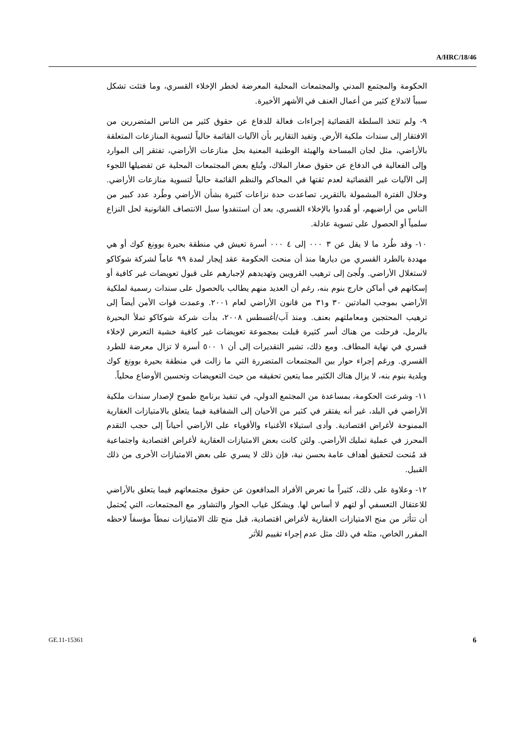A/HRC/18/46
الحكومة والمجتمع المدني والمجتمعات المحلية المعرضة لخطر الإخلاء القسري، وما فتئت تشكل سبباً لاندلاع كثير من أعمال العنف في الأشهر الأخيرة.
٩- ولم تتخذ السلطة القضائية إجراءات فعالة للدفاع عن حقوق كثير من الناس المتضررين من الافتقار إلى سندات ملكية الأرض. وتفيد التقارير بأن الآليات القائمة حالياً لتسوية المنازعات المتعلقة بالأراضي، مثل لجان المساحة والهيئة الوطنية المعنية بحل منازعات الأراضي، تفتقر إلى الموارد وإلى الفعالية في الدفاع عن حقوق صغار الملاك، وتُبلغ بعض المجتمعات المحلية عن تفضيلها اللجوء إلى الآليات غير القضائية لعدم ثقتها في المحاكم والنظم القائمة حالياً لتسوية منازعات الأراضي. وخلال الفترة المشمولة بالتقرير، تصاعدت حدة نزاعات كثيرة بشأن الأراضي وطُرد عدد كبير من الناس من أراضيهم، أو هُددوا بالإخلاء القسري، بعد أن استنفدوا سبل الانتصاف القانونية لحل النزاع سلمياً أو الحصول على تسوية عادلة.
١٠- وقد طُرد ما لا يقل عن ٣ ٠٠٠ إلى ٤ ٠٠٠ أسرة تعيش في منطقة بحيرة بوونغ كوك أو هي مهددة بالطرد القسري من ديارها منذ أن منحت الحكومة عقد إيجار لمدة ٩٩ عاماً لشركة شوكاكو لاستغلال الأراضي. ولُجئ إلى ترهيب القرويين وتهديدهم لإجبارهم على قبول تعويضات غير كافية أو إسكانهم في أماكن خارج بنوم بنه، رغم أن العديد منهم يطالب بالحصول على سندات رسمية لملكية الأراضي بموجب المادتين ٣٠ و٣١ من قانون الأراضي لعام ٢٠٠١. وعمدت قوات الأمن أيضاً إلى ترهيب المحتجين ومعاملتهم بعنف. ومنذ آب/أغسطس ٢٠٠٨، بدأت شركة شوكاكو تملأ البحيرة بالرمل، فرحلت من هناك أسر كثيرة قبلت بمجموعة تعويضات غير كافية خشية التعرض لإخلاء قسري في نهاية المطاف. ومع ذلك، تشير التقديرات إلى أن ١ ٥٠٠ أسرة لا تزال معرضة للطرد القسري. ورغم إجراء حوار بين المجتمعات المتضررة التي ما زالت في منطقة بحيرة بوونغ كوك وبلدية بنوم بنه، لا يزال هناك الكثير مما يتعين تحقيقه من حيث التعويضات وتحسين الأوضاع محلياً.
١١- وشرعت الحكومة، بمساعدة من المجتمع الدولي، في تنفيذ برنامج طموح لإصدار سندات ملكية الأراضي في البلد، غير أنه يفتقر في كثير من الأحيان إلى الشفافية فيما يتعلق بالامتيازات العقارية الممنوحة لأغراض اقتصادية. وأدى استيلاء الأغنياء والأقوياء على الأراضي أحياناً إلى حجب التقدم المحرز في عملية تمليك الأراضي. ولئن كانت بعض الامتيازات العقارية لأغراض اقتصادية واجتماعية قد مُنحت لتحقيق أهداف عامة بحسن نية، فإن ذلك لا يسري على بعض الامتيازات الأخرى من ذلك القبيل.
١٢- وعلاوة على ذلك، كثيراً ما تعرض الأفراد المدافعون عن حقوق مجتمعاتهم فيما يتعلق بالأراضي للاعتقال التعسفي أو لتهم لا أساس لها. ويشكل غياب الحوار والتشاور مع المجتمعات، التي يُحتمل أن تتأثر من منح الامتيازات العقارية لأغراض اقتصادية، قبل منح تلك الامتيازات نمطاً مؤسفاً لاحظه المقرر الخاص، مثله في ذلك مثل عدم إجراء تقييم للأثر
GE.11-15361 6